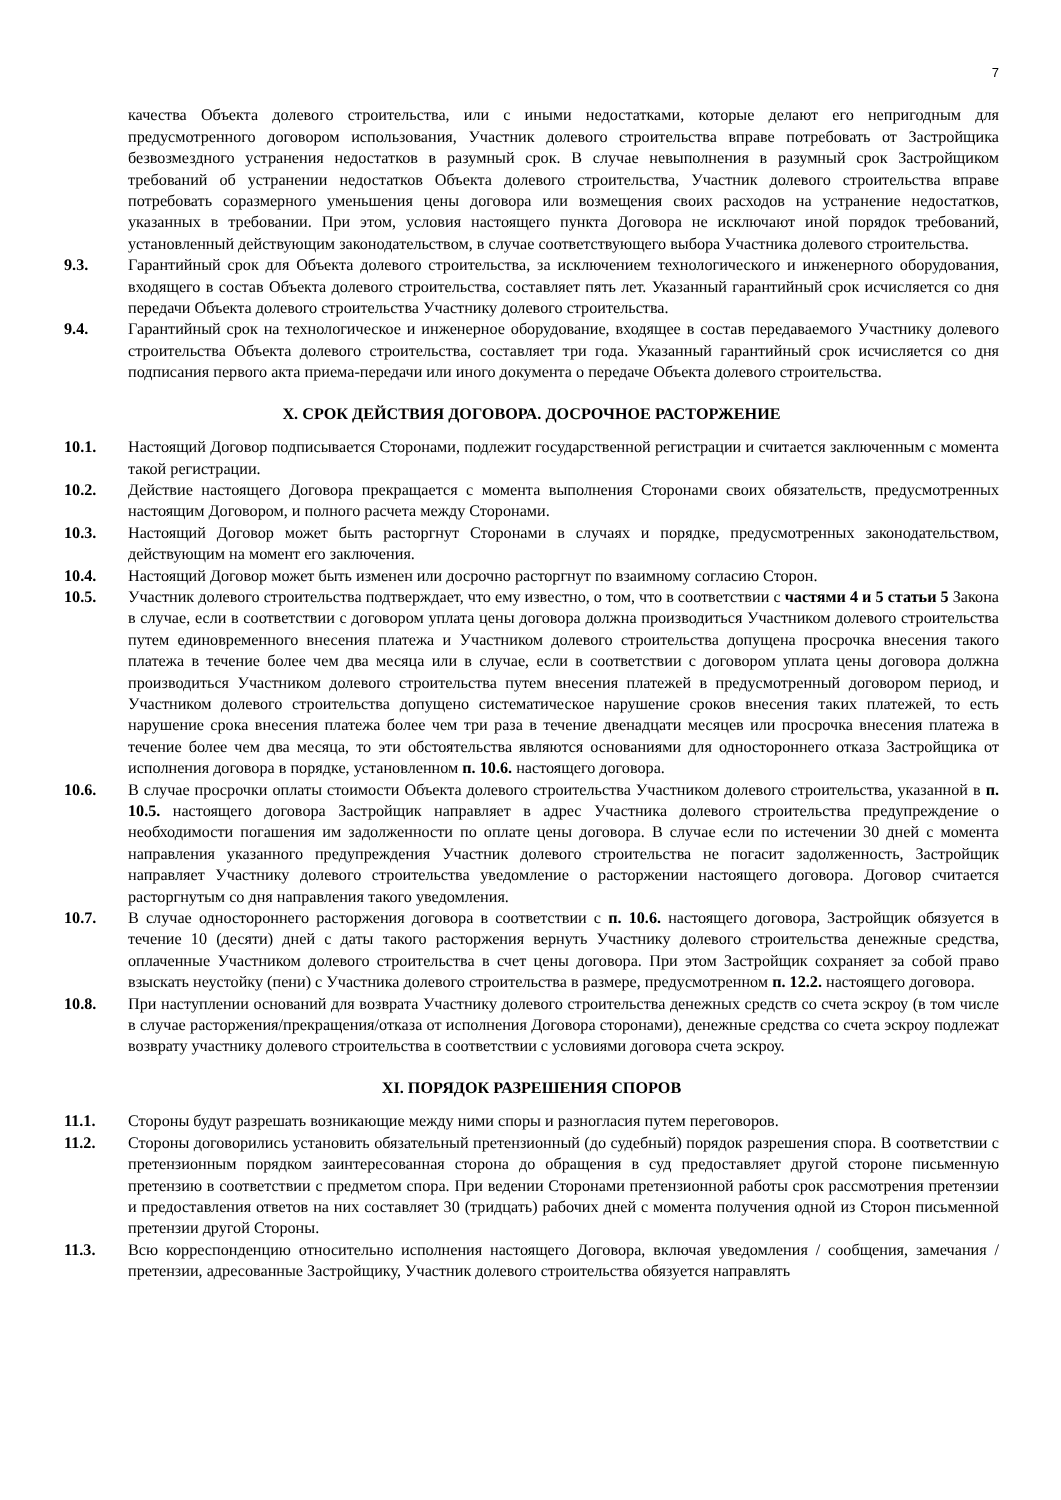7
качества Объекта долевого строительства, или с иными недостатками, которые делают его непригодным для предусмотренного договором использования, Участник долевого строительства вправе потребовать от Застройщика безвозмездного устранения недостатков в разумный срок. В случае невыполнения в разумный срок Застройщиком требований об устранении недостатков Объекта долевого строительства, Участник долевого строительства вправе потребовать соразмерного уменьшения цены договора или возмещения своих расходов на устранение недостатков, указанных в требовании. При этом, условия настоящего пункта Договора не исключают иной порядок требований, установленный действующим законодательством, в случае соответствующего выбора Участника долевого строительства.
9.3. Гарантийный срок для Объекта долевого строительства, за исключением технологического и инженерного оборудования, входящего в состав Объекта долевого строительства, составляет пять лет. Указанный гарантийный срок исчисляется со дня передачи Объекта долевого строительства Участнику долевого строительства.
9.4. Гарантийный срок на технологическое и инженерное оборудование, входящее в состав передаваемого Участнику долевого строительства Объекта долевого строительства, составляет три года. Указанный гарантийный срок исчисляется со дня подписания первого акта приема-передачи или иного документа о передаче Объекта долевого строительства.
X. СРОК ДЕЙСТВИЯ ДОГОВОРА. ДОСРОЧНОЕ РАСТОРЖЕНИЕ
10.1. Настоящий Договор подписывается Сторонами, подлежит государственной регистрации и считается заключенным с момента такой регистрации.
10.2. Действие настоящего Договора прекращается с момента выполнения Сторонами своих обязательств, предусмотренных настоящим Договором, и полного расчета между Сторонами.
10.3. Настоящий Договор может быть расторгнут Сторонами в случаях и порядке, предусмотренных законодательством, действующим на момент его заключения.
10.4. Настоящий Договор может быть изменен или досрочно расторгнут по взаимному согласию Сторон.
10.5. Участник долевого строительства подтверждает, что ему известно, о том, что в соответствии с частями 4 и 5 статьи 5 Закона в случае, если в соответствии с договором уплата цены договора должна производиться Участником долевого строительства путем единовременного внесения платежа и Участником долевого строительства допущена просрочка внесения такого платежа в течение более чем два месяца или в случае, если в соответствии с договором уплата цены договора должна производиться Участником долевого строительства путем внесения платежей в предусмотренный договором период, и Участником долевого строительства допущено систематическое нарушение сроков внесения таких платежей, то есть нарушение срока внесения платежа более чем три раза в течение двенадцати месяцев или просрочка внесения платежа в течение более чем два месяца, то эти обстоятельства являются основаниями для одностороннего отказа Застройщика от исполнения договора в порядке, установленном п. 10.6. настоящего договора.
10.6. В случае просрочки оплаты стоимости Объекта долевого строительства Участником долевого строительства, указанной в п. 10.5. настоящего договора Застройщик направляет в адрес Участника долевого строительства предупреждение о необходимости погашения им задолженности по оплате цены договора. В случае если по истечении 30 дней с момента направления указанного предупреждения Участник долевого строительства не погасит задолженность, Застройщик направляет Участнику долевого строительства уведомление о расторжении настоящего договора. Договор считается расторгнутым со дня направления такого уведомления.
10.7. В случае одностороннего расторжения договора в соответствии с п. 10.6. настоящего договора, Застройщик обязуется в течение 10 (десяти) дней с даты такого расторжения вернуть Участнику долевого строительства денежные средства, оплаченные Участником долевого строительства в счет цены договора. При этом Застройщик сохраняет за собой право взыскать неустойку (пени) с Участника долевого строительства в размере, предусмотренном п. 12.2. настоящего договора.
10.8. При наступлении оснований для возврата Участнику долевого строительства денежных средств со счета эскроу (в том числе в случае расторжения/прекращения/отказа от исполнения Договора сторонами), денежные средства со счета эскроу подлежат возврату участнику долевого строительства в соответствии с условиями договора счета эскроу.
XI. ПОРЯДОК РАЗРЕШЕНИЯ СПОРОВ
11.1. Стороны будут разрешать возникающие между ними споры и разногласия путем переговоров.
11.2. Стороны договорились установить обязательный претензионный (до судебный) порядок разрешения спора. В соответствии с претензионным порядком заинтересованная сторона до обращения в суд предоставляет другой стороне письменную претензию в соответствии с предметом спора. При ведении Сторонами претензионной работы срок рассмотрения претензии и предоставления ответов на них составляет 30 (тридцать) рабочих дней с момента получения одной из Сторон письменной претензии другой Стороны.
11.3. Всю корреспонденцию относительно исполнения настоящего Договора, включая уведомления / сообщения, замечания / претензии, адресованные Застройщику, Участник долевого строительства обязуется направлять